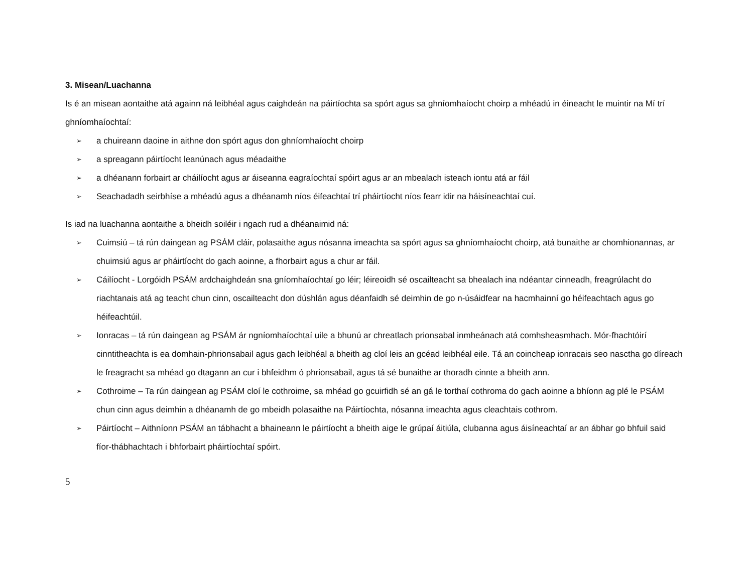3. Misean/Luachanna
Is é an misean aontaithe atá againn ná leibhéal agus caighdeán na páirtíochta sa spórt agus sa ghníomhaíocht choirp a mhéadú in éineacht le muintir na Mí trí ghníomhaíochtaí:
➢ a chuireann daoine in aithne don spórt agus don ghníomhaíocht choirp
➢ a spreagann páirtíocht leanúnach agus méadaithe
➢ a dhéanann forbairt ar cháilíocht agus ar áiseanna eagraíochtaí spóirt agus ar an mbealach isteach iontu atá ar fáil
➢ Seachadadh seirbhíse a mhéadú agus a dhéanamh níos éifeachtaí trí pháirtíocht níos fearr idir na háisíneachtaí cuí.
Is iad na luachanna aontaithe a bheidh soiléir i ngach rud a dhéanaimid ná:
➢ Cuimsiú – tá rún daingean ag PSÁM cláir, polasaithe agus nósanna imeachta sa spórt agus sa ghníomhaíocht choirp, atá bunaithe ar chomhionannas, ar chuimsiú agus ar pháirtíocht do gach aoinne, a fhorbairt agus a chur ar fáil.
➢ Cáilíocht - Lorgóidh PSÁM ardchaighdeán sna gníomhaíochtaí go léir; léireoidh sé oscailteacht sa bhealach ina ndéantar cinneadh, freagrúlacht do riachtanais atá ag teacht chun cinn, oscailteacht don dúshlán agus déanfaidh sé deimhin de go n-úsáidfear na hacmhainní go héifeachtach agus go héifeachtúil.
➢ Ionracas – tá rún daingean ag PSÁM ár ngníomhaíochtaí uile a bhunú ar chreatlach prionsabal inmheánach atá comhsheasmhach. Mór-fhachtóirí cinntitheachta is ea domhain-phrionsabail agus gach leibhéal a bheith ag cloí leis an gcéad leibhéal eile. Tá an coincheap ionracais seo nasctha go díreach le freagracht sa mhéad go dtagann an cur i bhfeidhm ó phrionsabail, agus tá sé bunaithe ar thoradh cinnte a bheith ann.
➢ Cothroime – Ta rún daingean ag PSÁM cloí le cothroime, sa mhéad go gcuirfidh sé an gá le torthaí cothroma do gach aoinne a bhíonn ag plé le PSÁM chun cinn agus deimhin a dhéanamh de go mbeidh polasaithe na Páirtíochta, nósanna imeachta agus cleachtais cothrom.
➢ Páirtíocht – Aithníonn PSÁM an tábhacht a bhaineann le páirtíocht a bheith aige le grúpaí áitiúla, clubanna agus áisíneachtaí ar an ábhar go bhfuil said fíor-thábhachtach i bhforbairt pháirtíochtaí spóirt.
5